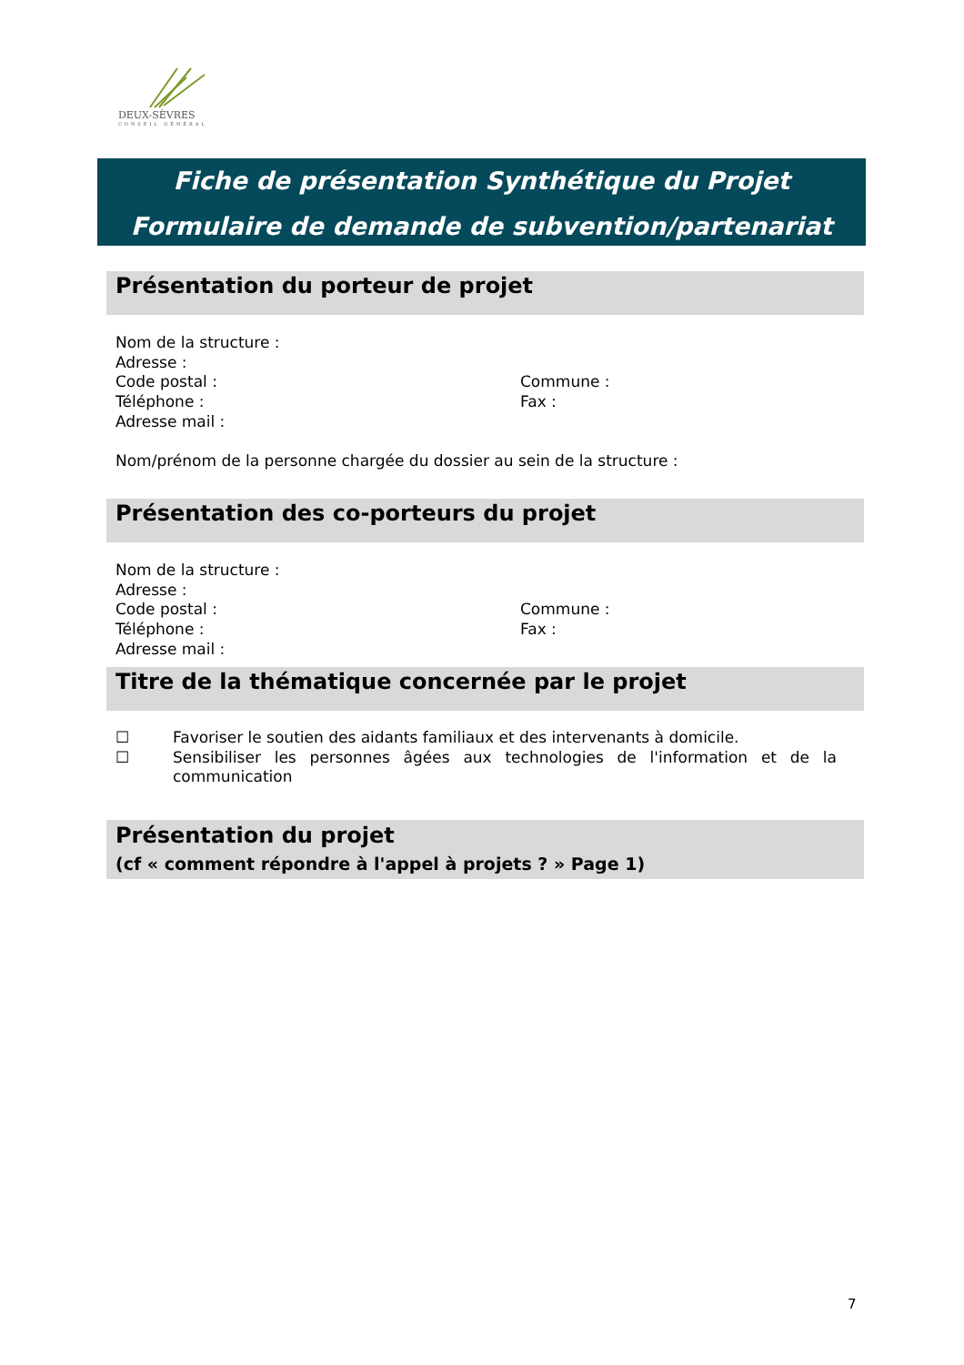DEUX-SÈVRES
CONSEIL GÉNÉRAL
Fiche de présentation Synthétique du Projet
Formulaire de demande de subvention/partenariat
Présentation du porteur de projet
Nom de la structure :
Adresse :
Code postal : Commune :
Téléphone : Fax :
Adresse mail :
Nom/prénom de la personne chargée du dossier au sein de la structure :
Présentation des co-porteurs du projet
Nom de la structure :
Adresse :
Code postal : Commune :
Téléphone : Fax :
Adresse mail :
Titre de la thématique concernée par le projet
☐ Favoriser le soutien des aidants familiaux et des intervenants à domicile.
☐ Sensibiliser les personnes âgées aux technologies de l'information et de la communication
Présentation du projet
(cf « comment répondre à l'appel à projets ? » Page 1)
7